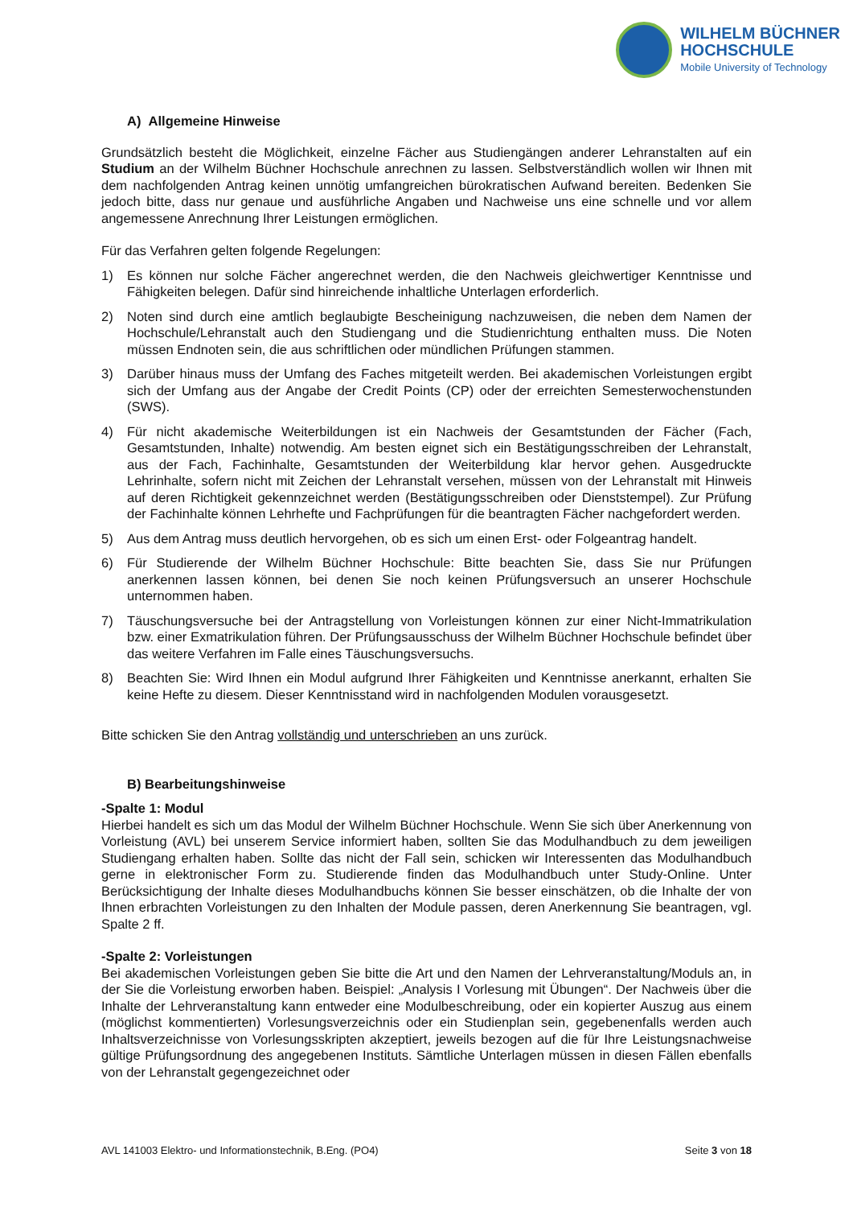WILHELM BÜCHNER
HOCHSCHULE
Mobile University of Technology
A) Allgemeine Hinweise
Grundsätzlich besteht die Möglichkeit, einzelne Fächer aus Studiengängen anderer Lehranstalten auf ein Studium an der Wilhelm Büchner Hochschule anrechnen zu lassen. Selbstverständlich wollen wir Ihnen mit dem nachfolgenden Antrag keinen unnötig umfangreichen bürokratischen Aufwand bereiten. Bedenken Sie jedoch bitte, dass nur genaue und ausführliche Angaben und Nachweise uns eine schnelle und vor allem angemessene Anrechnung Ihrer Leistungen ermöglichen.
Für das Verfahren gelten folgende Regelungen:
1) Es können nur solche Fächer angerechnet werden, die den Nachweis gleichwertiger Kenntnisse und Fähigkeiten belegen. Dafür sind hinreichende inhaltliche Unterlagen erforderlich.
2) Noten sind durch eine amtlich beglaubigte Bescheinigung nachzuweisen, die neben dem Namen der Hochschule/Lehranstalt auch den Studiengang und die Studienrichtung enthalten muss. Die Noten müssen Endnoten sein, die aus schriftlichen oder mündlichen Prüfungen stammen.
3) Darüber hinaus muss der Umfang des Faches mitgeteilt werden. Bei akademischen Vorleistungen ergibt sich der Umfang aus der Angabe der Credit Points (CP) oder der erreichten Semesterwochenstunden (SWS).
4) Für nicht akademische Weiterbildungen ist ein Nachweis der Gesamtstunden der Fächer (Fach, Gesamtstunden, Inhalte) notwendig. Am besten eignet sich ein Bestätigungsschreiben der Lehranstalt, aus der Fach, Fachinhalte, Gesamtstunden der Weiterbildung klar hervor gehen. Ausgedruckte Lehrinhalte, sofern nicht mit Zeichen der Lehranstalt versehen, müssen von der Lehranstalt mit Hinweis auf deren Richtigkeit gekennzeichnet werden (Bestätigungsschreiben oder Dienststempel). Zur Prüfung der Fachinhalte können Lehrhefte und Fachprüfungen für die beantragten Fächer nachgefordert werden.
5) Aus dem Antrag muss deutlich hervorgehen, ob es sich um einen Erst- oder Folgeantrag handelt.
6) Für Studierende der Wilhelm Büchner Hochschule: Bitte beachten Sie, dass Sie nur Prüfungen anerkennen lassen können, bei denen Sie noch keinen Prüfungsversuch an unserer Hochschule unternommen haben.
7) Täuschungsversuche bei der Antragstellung von Vorleistungen können zur einer Nicht-Immatrikulation bzw. einer Exmatrikulation führen. Der Prüfungsausschuss der Wilhelm Büchner Hochschule befindet über das weitere Verfahren im Falle eines Täuschungsversuchs.
8) Beachten Sie: Wird Ihnen ein Modul aufgrund Ihrer Fähigkeiten und Kenntnisse anerkannt, erhalten Sie keine Hefte zu diesem. Dieser Kenntnisstand wird in nachfolgenden Modulen vorausgesetzt.
Bitte schicken Sie den Antrag vollständig und unterschrieben an uns zurück.
B) Bearbeitungshinweise
-Spalte 1: Modul
Hierbei handelt es sich um das Modul der Wilhelm Büchner Hochschule. Wenn Sie sich über Anerkennung von Vorleistung (AVL) bei unserem Service informiert haben, sollten Sie das Modulhandbuch zu dem jeweiligen Studiengang erhalten haben. Sollte das nicht der Fall sein, schicken wir Interessenten das Modulhandbuch gerne in elektronischer Form zu. Studierende finden das Modulhandbuch unter Study-Online. Unter Berücksichtigung der Inhalte dieses Modulhandbuchs können Sie besser einschätzen, ob die Inhalte der von Ihnen erbrachten Vorleistungen zu den Inhalten der Module passen, deren Anerkennung Sie beantragen, vgl. Spalte 2 ff.
-Spalte 2: Vorleistungen
Bei akademischen Vorleistungen geben Sie bitte die Art und den Namen der Lehrveranstaltung/Moduls an, in der Sie die Vorleistung erworben haben. Beispiel: „Analysis I Vorlesung mit Übungen“. Der Nachweis über die Inhalte der Lehrveranstaltung kann entweder eine Modulbeschreibung, oder ein kopierter Auszug aus einem (möglichst kommentierten) Vorlesungsverzeichnis oder ein Studienplan sein, gegebenenfalls werden auch Inhaltsverzeichnisse von Vorlesungsskripten akzeptiert, jeweils bezogen auf die für Ihre Leistungsnachweise gültige Prüfungsordnung des angegebenen Instituts. Sämtliche Unterlagen müssen in diesen Fällen ebenfalls von der Lehranstalt gegengezeichnet oder
AVL 141003 Elektro- und Informationstechnik, B.Eng. (PO4) Seite 3 von 18